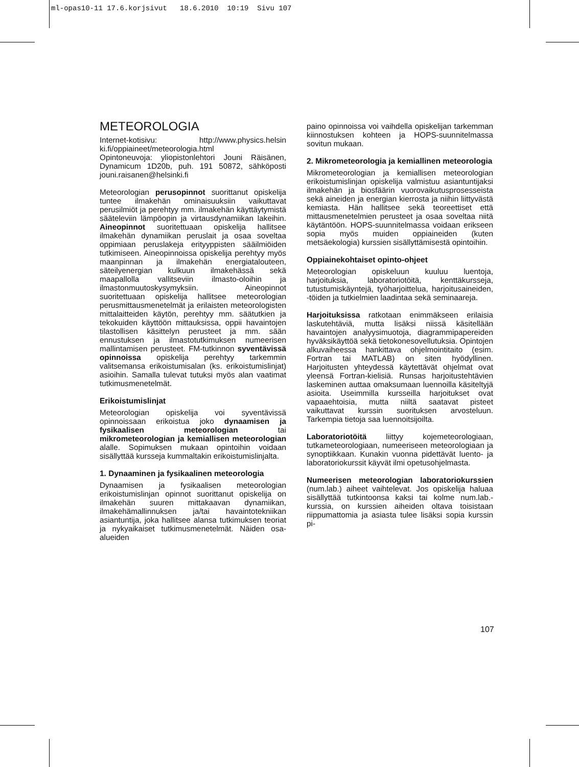ml-opas10-11 17.6.korjsivut 18.6.2010 10:19 Sivu 107
METEOROLOGIA
Internet-kotisivu: http://www.physics.helsin ki.fi/oppiaineet/meteorologia.html
Opintoneuvoja: yliopistonlehtori Jouni Räisänen, Dynamicum 1D20b, puh. 191 50872, sähköposti jouni.raisanen@helsinki.fi
Meteorologian perusopinnot suorittanut opiskelija tuntee ilmakehän ominaisuuksiin vaikuttavat perusilmiöt ja perehtyy mm. ilmakehän käyttäytymistä sääteleviin lämpöopin ja virtausdynamiikan lakeihin. Aineopinnot suoritettuaan opiskelija hallitsee ilmakehän dynamiikan peruslait ja osaa soveltaa oppimiaan peruslakeja erityyppisten sääilmiöiden tutkimiseen. Aineopinnoissa opiskelija perehtyy myös maanpinnan ja ilmakehän energiatalouteen, säteilyenergian kulkuun ilmakehässä sekä maapallolla vallitseviin ilmasto-oloihin ja ilmastonmuutoskysymyksiin. Aineopinnot suoritettuaan opiskelija hallitsee meteorologian perusmittausmenetelmät ja erilaisten meteorologisten mittalaitteiden käytön, perehtyy mm. säätutkien ja tekokuiden käyttöön mittauksissa, oppii havaintojen tilastollisen käsittelyn perusteet ja mm. sään ennustuksen ja ilmastotutkimuksen numeerisen mallintamisen perusteet. FM-tutkinnon syventävissä opinnoissa opiskelija perehtyy tarkemmin valitsemansa erikoistumisalan (ks. erikoistumislinjat) asioihin. Samalla tulevat tutuksi myös alan vaatimat tutkimusmenetelmät.
Erikoistumislinjat
Meteorologian opiskelija voi syventävissä opinnoissaan erikoistua joko dynaamisen ja fysikaalisen meteorologian tai mikrometeorologian ja kemiallisen meteorologian alalle. Sopimuksen mukaan opintoihin voidaan sisällyttää kursseja kummaltakin erikoistumislinjalta.
1. Dynaaminen ja fysikaalinen meteorologia
Dynaamisen ja fysikaalisen meteorologian erikoistumislinjan opinnot suorittanut opiskelija on ilmakehän suuren mittakaavan dynamiikan, ilmakehämallinnuksen ja/tai havaintotekniikan asiantuntija, joka hallitsee alansa tutkimuksen teoriat ja nykyaikaiset tutkimusmenetelmät. Näiden osa-alueiden
paino opinnoissa voi vaihdella opiskelijan tarkemman kiinnostuksen kohteen ja HOPS-suunnitelmassa sovitun mukaan.
2. Mikrometeorologia ja kemiallinen meteorologia
Mikrometeorologian ja kemiallisen meteorologian erikoistumislinjan opiskelija valmistuu asiantuntijaksi ilmakehän ja biosfäärin vuorovaikutusprosesseista sekä aineiden ja energian kierrosta ja niihin liittyvästä kemiasta. Hän hallitsee sekä teoreettiset että mittausmenetelmien perusteet ja osaa soveltaa niitä käytäntöön. HOPS-suunnitelmassa voidaan erikseen sopia myös muiden oppiaineiden (kuten metsäekologia) kurssien sisällyttämisestä opintoihin.
Oppiainekohtaiset opinto-ohjeet
Meteorologian opiskeluun kuuluu luentoja, harjoituksia, laboratoriotöitä, kenttäkursseja, tutustumiskäyntejä, työharjoittelua, harjoitusaineiden, -töiden ja tutkielmien laadintaa sekä seminaareja.
Harjoituksissa ratkotaan enimmäkseen erilaisia laskutehtäviä, mutta lisäksi niissä käsitellään havaintojen analyysimuotoja, diagrammipapereiden hyväksikäyttöä sekä tietokonesovellutuksia. Opintojen alkuvaiheessa hankittava ohjelmointitaito (esim. Fortran tai MATLAB) on siten hyödyllinen. Harjoitusten yhteydessä käytettävät ohjelmat ovat yleensä Fortran-kielisiä. Runsas harjoitustehtävien laskeminen auttaa omaksumaan luennoilla käsiteltyjä asioita. Useimmilla kursseilla harjoitukset ovat vapaaehtoisia, mutta niiltä saatavat pisteet vaikuttavat kurssin suorituksen arvosteluun. Tarkempia tietoja saa luennoitsijoilta.
Laboratoriotöitä liittyy kojemeteorologiaan, tutkameteorologiaan, numeeriseen meteorologiaan ja synoptiikkaan. Kunakin vuonna pidettävät luento- ja laboratoriokurssit käyvät ilmi opetusohjelmasta.
Numeerisen meteorologian laboratoriokurssien (num.lab.) aiheet vaihtelevat. Jos opiskelija haluaa sisällyttää tutkintoonsa kaksi tai kolme num.lab.-kurssia, on kurssien aiheiden oltava toisistaan riippumattomia ja asiasta tulee lisäksi sopia kurssin pi-
107